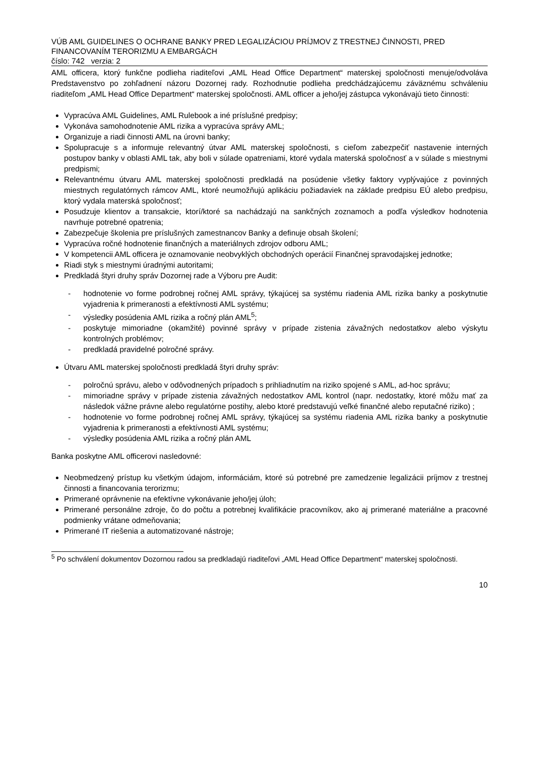VÚB AML GUIDELINES O OCHRANE BANKY PRED LEGALIZÁCIOU PRÍJMOV Z TRESTNEJ ČINNOSTI, PRED FINANCOVANÍM TERORIZMU A EMBARGÁCH
číslo: 742 verzia: 2
AML officera, ktorý funkčne podlieha riaditeľovi „AML Head Office Department“ materskej spoločnosti menuje/odvoláva Predstavenstvo po zohľadnení názoru Dozornej rady. Rozhodnutie podlieha predchádzajúcemu záväznému schváleniu riaditeľom „AML Head Office Department“ materskej spoločnosti. AML officer a jeho/jej zástupca vykonávajú tieto činnosti:
Vypracúva AML Guidelines, AML Rulebook a iné príslušné predpisy;
Vykonáva samohodnotenie AML rizika a vypracúva správy AML;
Organizuje a riadi činnosti AML na úrovni banky;
Spolupracuje s a informuje relevantný útvar AML materskej spoločnosti, s cieľom zabezpečiť nastavenie interných postupov banky v oblasti AML tak, aby boli v súlade opatreniami, ktoré vydala materská spoločnosť a v súlade s miestnymi predpismi;
Relevantnému útvaru AML materskej spoločnosti predkladá na posúdenie všetky faktory vyplývajúce z povinných miestnych regulatórnych rámcov AML, ktoré neumožňujú aplikáciu požiadaviek na základe predpisu EÚ alebo predpisu, ktorý vydala materská spoločnosť;
Posudzuje klientov a transakcie, ktorí/ktoré sa nachádzajú na sankčných zoznamoch a podľa výsledkov hodnotenia navrhuje potrebné opatrenia;
Zabezpečuje školenia pre príslušných zamestnancov Banky a definuje obsah školení;
Vypracúva ročné hodnotenie finančných a materiálnych zdrojov odboru AML;
V kompetencii AML officera je oznamovanie neobvyklých obchodných operácií Finančnej spravodajskej jednotke;
Riadi styk s miestnymi úradnými autoritami;
Predkladá štyri druhy správ Dozornej rade a Výboru pre Audit:
- hodnotenie vo forme podrobnej ročnej AML správy, týkajúcej sa systému riadenia AML rizika banky a poskytnutie vyjadrenia k primeranosti a efektívnosti AML systému;
- výsledky posúdenia AML rizika a ročný plán AML<sup>5</sup>;
- poskytuje mimoriadne (okamžité) povinné správy v prípade zistenia závažných nedostatkov alebo výskytu kontrolných problémov;
- predkladá pravidelné polročné správy.
Útvaru AML materskej spoločnosti predkladá štyri druhy správ:
- polročnú správu, alebo v odôvodnených prípadoch s prihliadnutím na riziko spojené s AML, ad-hoc správu;
- mimoriadne správy v prípade zistenia závažných nedostatkov AML kontrol (napr. nedostatky, ktoré môžu mať za následok vážne právne alebo regulatórne postihy, alebo ktoré predstavujú veľké finančné alebo reputačné riziko) ;
- hodnotenie vo forme podrobnej ročnej AML správy, týkajúcej sa systému riadenia AML rizika banky a poskytnutie vyjadrenia k primeranosti a efektívnosti AML systému;
- výsledky posúdenia AML rizika a ročný plán AML
Banka poskytne AML officerovi nasledovné:
Neobmedzený prístup ku všetkým údajom, informáciám, ktoré sú potrebné pre zamedzenie legalizácii príjmov z trestnej činnosti a financovania terorizmu;
Primerané oprávnenie na efektívne vykonávanie jeho/jej úloh;
Primerané personálne zdroje, čo do počtu a potrebnej kvalifikácie pracovníkov, ako aj primerané materiálne a pracovné podmienky vrátane odmeňovania;
Primerané IT riešenia a automatizované nástroje;
<sup>5</sup> Po schválení dokumentov Dozornou radou sa predkladajú riaditeľovi „AML Head Office Department“ materskej spoločnosti.
10